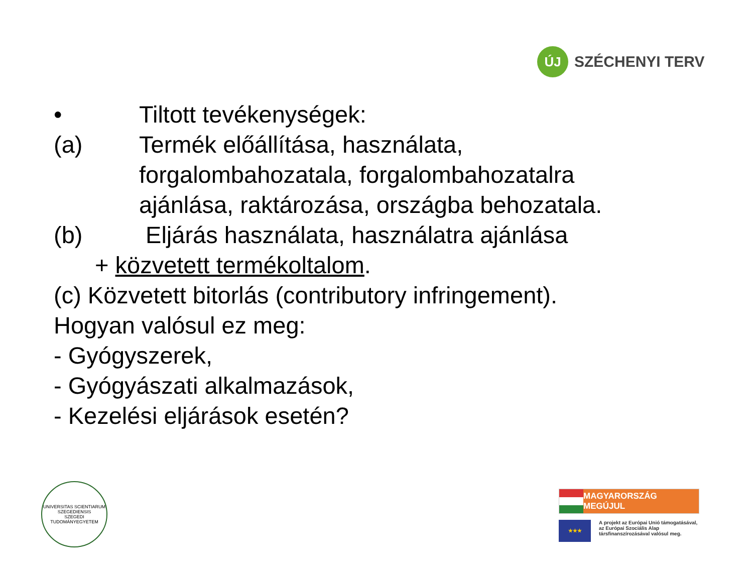ÚJ
SZÉCHENYI TERV
• Tiltott tevékenységek:
(a) Termék előállítása, használata,
forgalombahozatala, forgalombahozatalra
ajánlása, raktározása, országba behozatala.
(b) Eljárás használata, használatra ajánlása
+ közvetett termékoltalom.
(c) Közvetett bitorlás (contributory infringement).
Hogyan valósul ez meg:
- Gyógyszerek,
- Gyógyászati alkalmazások,
- Kezelési eljárások esetén?
UNIVERSITAS SCIENTIARUM SZEGEDIENSIS
SZEGEDI TUDOMÁNYEGYETEM
MAGYARORSZÁG MEGÚJUL
★★★
A projekt az Európai Unió támogatásával,
az Európai Szociális Alap
társfinanszírozásával valósul meg.